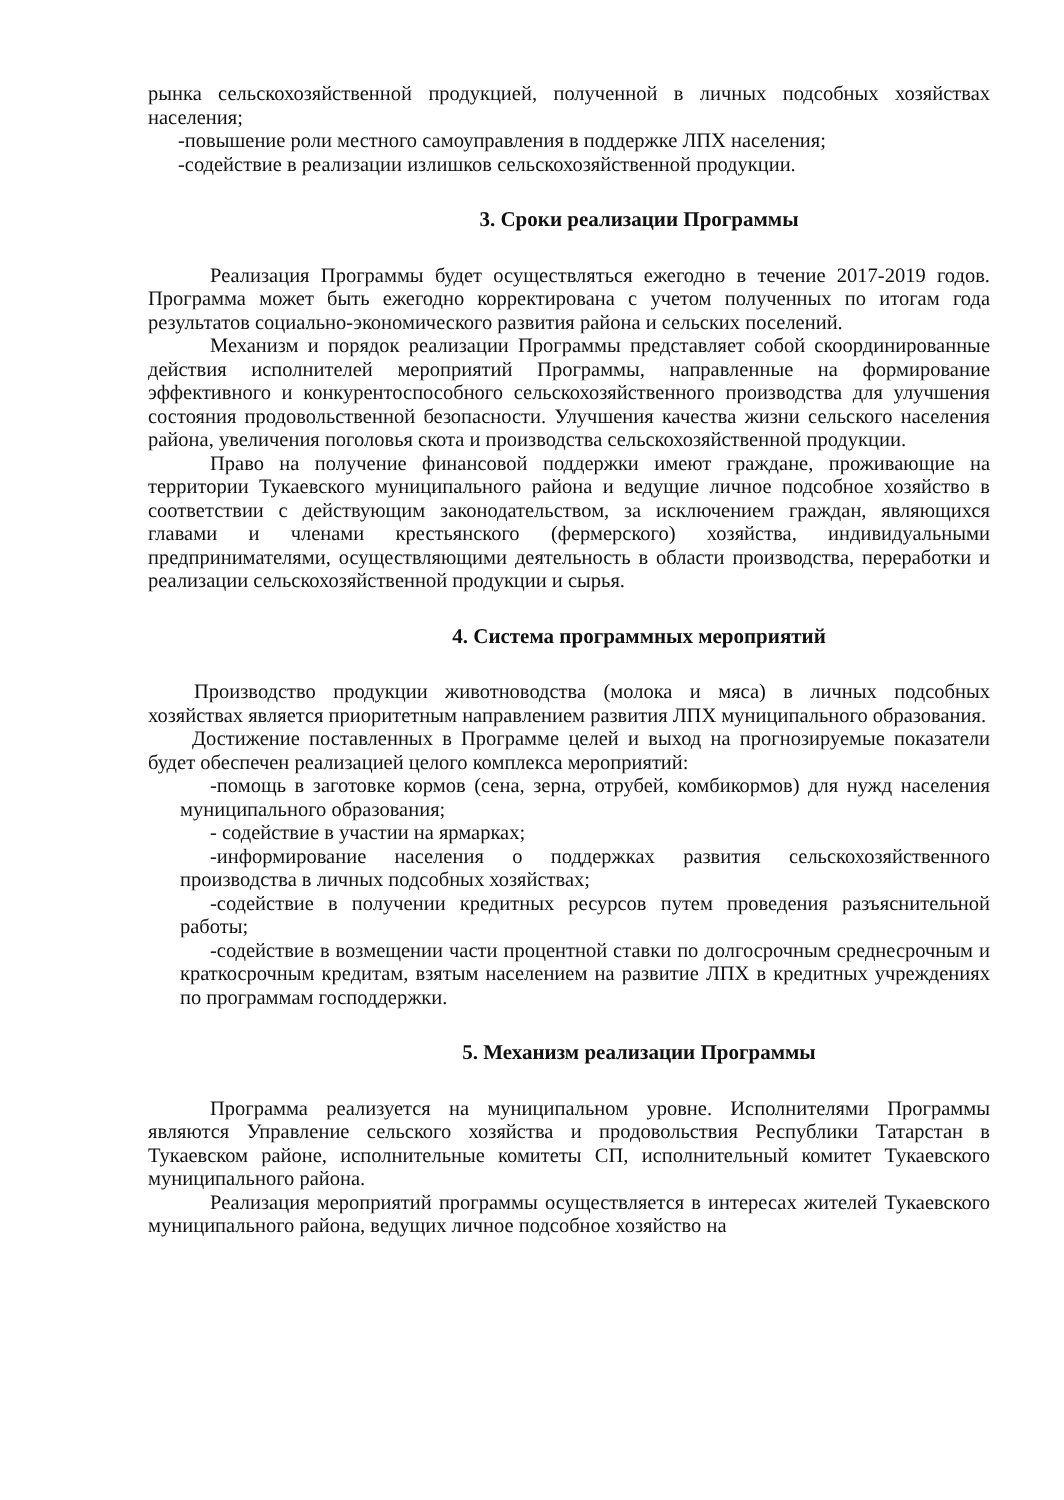рынка сельскохозяйственной продукцией, полученной в личных подсобных хозяйствах населения;
-повышение роли местного самоуправления в поддержке ЛПХ населения;
-содействие в реализации излишков сельскохозяйственной продукции.
3. Сроки реализации Программы
Реализация Программы будет осуществляться ежегодно в течение 2017-2019 годов. Программа может быть ежегодно корректирована с учетом полученных по итогам года результатов социально-экономического развития района и сельских поселений.
Механизм и порядок реализации Программы представляет собой скоординированные действия исполнителей мероприятий Программы, направленные на формирование эффективного и конкурентоспособного сельскохозяйственного производства для улучшения состояния продовольственной безопасности. Улучшения качества жизни сельского населения района, увеличения поголовья скота и производства сельскохозяйственной продукции.
Право на получение финансовой поддержки имеют граждане, проживающие на территории Тукаевского муниципального района и ведущие личное подсобное хозяйство в соответствии с действующим законодательством, за исключением граждан, являющихся главами и членами крестьянского (фермерского) хозяйства, индивидуальными предпринимателями, осуществляющими деятельность в области производства, переработки и реализации сельскохозяйственной продукции и сырья.
4. Система программных мероприятий
Производство продукции животноводства (молока и мяса) в личных подсобных хозяйствах является приоритетным направлением развития ЛПХ муниципального образования.
Достижение поставленных в Программе целей и выход на прогнозируемые показатели будет обеспечен реализацией целого комплекса мероприятий:
-помощь в заготовке кормов (сена, зерна, отрубей, комбикормов) для нужд населения муниципального образования;
- содействие в участии на ярмарках;
-информирование населения о поддержках развития сельскохозяйственного производства в личных подсобных хозяйствах;
-содействие в получении кредитных ресурсов путем проведения разъяснительной работы;
-содействие в возмещении части процентной ставки по долгосрочным среднесрочным и краткосрочным кредитам, взятым населением на развитие ЛПХ в кредитных учреждениях по программам господдержки.
5. Механизм реализации Программы
Программа реализуется на муниципальном уровне. Исполнителями Программы являются Управление сельского хозяйства и продовольствия Республики Татарстан в Тукаевском районе, исполнительные комитеты СП, исполнительный комитет Тукаевского муниципального района.
Реализация мероприятий программы осуществляется в интересах жителей Тукаевского муниципального района, ведущих личное подсобное хозяйство на